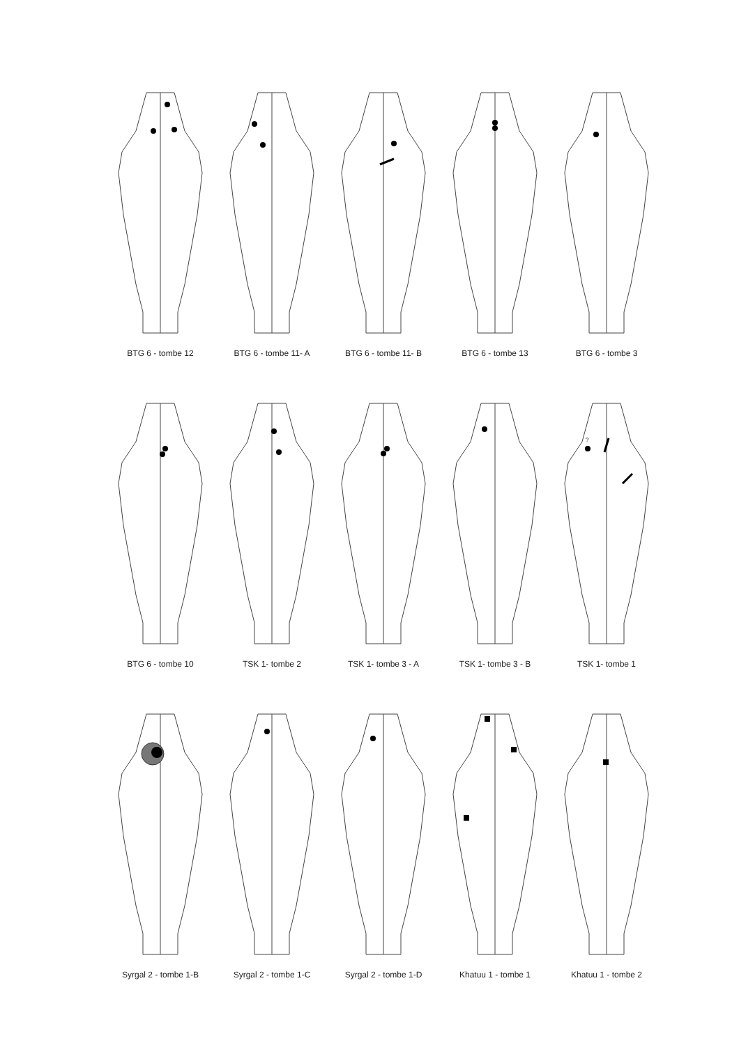BTG 6 - tombe 12
BTG 6 - tombe 11- A
BTG 6 - tombe 11- B
BTG 6 - tombe 13
BTG 6 - tombe 3
BTG 6 - tombe 10
TSK 1- tombe 2
TSK 1- tombe 3 - A
TSK 1- tombe 3 - B
?
TSK 1- tombe 1
Syrgal 2 - tombe 1-B
Syrgal 2 - tombe 1-C
Syrgal 2 - tombe 1-D
Khatuu 1 - tombe 1
Khatuu 1 - tombe 2